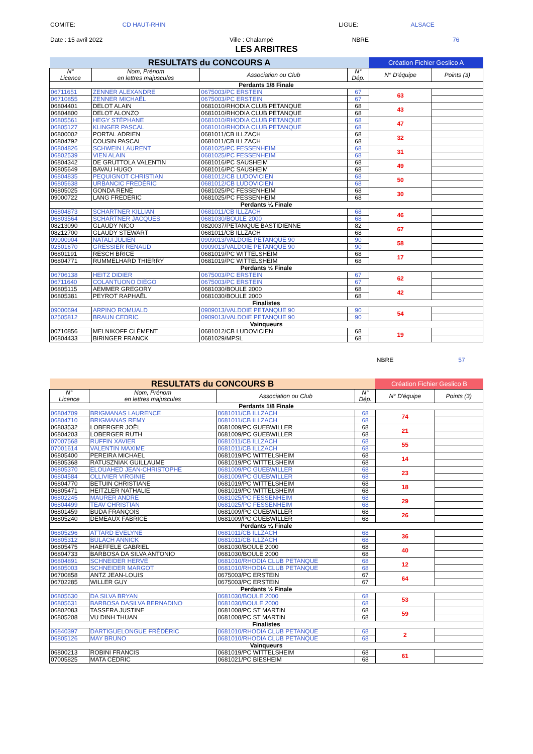COMITE: CD HAUT-RHIN LIGUE: ALSACE
Date : 15 avril 2022 Ville : Chalampé NBRE 76
LES ARBITRES
| RESULTATS du CONCOURS A | | | | Création Fichier Geslico A | |
| N° Licence | Nom, Prénom en lettres majuscules | Association ou Club | N° Dép. | N° D'équipe | Points (3) |
| Perdants 1/8 Finale | | | | | |
| 06711651 | ZENNER ALEXANDRE | 0675003/PC ERSTEIN | 67 | 63 | |
| 06710855 | ZENNER MICHAËL | 0675003/PC ERSTEIN | 67 | | |
| 06804401 | DELOT ALAIN | 0681010/RHODIA CLUB PETANQUE | 68 | 43 | |
| 06804800 | DELOT ALONZO | 0681010/RHODIA CLUB PETANQUE | 68 | | |
| 06805561 | HEGY STÉPHANE | 0681010/RHODIA CLUB PETANQUE | 68 | 47 | |
| 06805127 | KLINGER PASCAL | 0681010/RHODIA CLUB PETANQUE | 68 | | |
| 06800002 | PORTAL ADRIEN | 0681011/CB ILLZACH | 68 | 32 | |
| 06804792 | COUSIN PASCAL | 0681011/CB ILLZACH | 68 | | |
| 06804826 | SCHWEIN LAURENT | 0681025/PC FESSENHEIM | 68 | 31 | |
| 06802539 | VIEN ALAIN | 0681025/PC FESSENHEIM | 68 | | |
| 06804342 | DE GRUTTOLA VALENTIN | 0681016/PC SAUSHEIM | 68 | 49 | |
| 06805649 | BAVAU HUGO | 0681016/PC SAUSHEIM | 68 | | |
| 06804835 | PEQUIGNOT CHRISTIAN | 0681012/CB LUDOVICIEN | 68 | 50 | |
| 06805638 | URBANCIC FRÉDÉRIC | 0681012/CB LUDOVICIEN | 68 | | |
| 06805025 | GONDA RENÉ | 0681025/PC FESSENHEIM | 68 | 30 | |
| 09000722 | LANG FRÉDÉRIC | 0681025/PC FESSENHEIM | 68 | | |
| Perdants ¼ Finale | | | | | |
| 06804873 | SCHARTNER KILLIAN | 0681011/CB ILLZACH | 68 | 46 | |
| 06803564 | SCHARTNER JACQUES | 0681030/BOULE 2000 | 68 | | |
| 08213090 | GLAUDY NICO | 0820037/PETANQUE BASTIDIENNE | 82 | 67 | |
| 08212700 | GLAUDY STEWART | 0681011/CB ILLZACH | 68 | | |
| 09000904 | NATALI JULIEN | 0909013/VALDOIE PETANQUE 90 | 90 | 58 | |
| 02501670 | GRESSIER RENAUD | 0909013/VALDOIE PETANQUE 90 | 90 | | |
| 06801191 | RESCH BRICE | 0681019/PC WITTELSHEIM | 68 | 17 | |
| 06804771 | RUMMELHARD THIERRY | 0681019/PC WITTELSHEIM | 68 | | |
| Perdants ½ Finale | | | | | |
| 06706138 | HEITZ DIDIER | 0675003/PC ERSTEIN | 67 | 62 | |
| 06711640 | COLANTUONO DIÉGO | 0675003/PC ERSTEIN | 67 | | |
| 06805115 | AEMMER GREGORY | 0681030/BOULE 2000 | 68 | 42 | |
| 06805381 | PEYROT RAPHAËL | 0681030/BOULE 2000 | 68 | | |
| Finalistes | | | | | |
| 09000694 | ARPINO ROMUALD | 0909013/VALDOIE PETANQUE 90 | 90 | 54 | |
| 02505812 | BRAUN CEDRIC | 0909013/VALDOIE PETANQUE 90 | 90 | | |
| Vainqueurs | | | | | |
| 00710856 | MELNIKOFF CLÉMENT | 0681012/CB LUDOVICIEN | 68 | 19 | |
| 06804433 | BIRINGER FRANCK | 0681029/MPSL | 68 | | |
NBRE 57
| RESULTATS du CONCOURS B | | | | Création Fichier Geslico B | |
| N° Licence | Nom, Prénom en lettres majuscules | Association ou Club | N° Dép. | N° D'équipe | Points (3) |
| Perdants 1/8 Finale | | | | | |
| 06804709 | BRIGMANAS LAURENCE | 0681011/CB ILLZACH | 68 | 74 | |
| 06804710 | BRIGMANAS REMY | 0681011/CB ILLZACH | 68 | | |
| 06803532 | LOBERGER JOËL | 0681009/PC GUEBWILLER | 68 | 21 | |
| 06804203 | LOBERGER RUTH | 0681009/PC GUEBWILLER | 68 | | |
| 07007568 | RUFFIN XAVIER | 0681011/CB ILLZACH | 68 | 55 | |
| 07001614 | VALENTIN MAXIME | 0681011/CB ILLZACH | 68 | | |
| 06805400 | PEREIRA MICHAEL | 0681019/PC WITTELSHEIM | 68 | 14 | |
| 06805368 | RATUSZNIAK GUILLAUME | 0681019/PC WITTELSHEIM | 68 | | |
| 06805370 | ELOUAHED JEAN-CHRISTOPHE | 0681009/PC GUEBWILLER | 68 | 23 | |
| 06804584 | OLLIVIER VIRGINIE | 0681009/PC GUEBWILLER | 68 | | |
| 06804770 | BETUIN CHRISTIANE | 0681019/PC WITTELSHEIM | 68 | 18 | |
| 06805471 | HEITZLER NATHALIE | 0681019/PC WITTELSHEIM | 68 | | |
| 06802245 | MAURER ANDRÉ | 0681025/PC FESSENHEIM | 68 | 29 | |
| 06804499 | TEAV CHRISTIAN | 0681025/PC FESSENHEIM | 68 | | |
| 06801459 | BUDA FRANÇOIS | 0681009/PC GUEBWILLER | 68 | 26 | |
| 06805240 | DEMEAUX FABRICE | 0681009/PC GUEBWILLER | 68 | | |
| Perdants ¼ Finale | | | | | |
| 06805296 | ATTARD EVELYNE | 0681011/CB ILLZACH | 68 | 36 | |
| 06805312 | BULACH ANNICK | 0681011/CB ILLZACH | 68 | | |
| 06805475 | HAEFFELE GABRIEL | 0681030/BOULE 2000 | 68 | 40 | |
| 06804733 | BARBOSA DA SILVA ANTONIO | 0681030/BOULE 2000 | 68 | | |
| 06804891 | SCHNEIDER HERVÉ | 0681010/RHODIA CLUB PETANQUE | 68 | 12 | |
| 06805003 | SCHNEIDER MARGOT | 0681010/RHODIA CLUB PETANQUE | 68 | | |
| 06700858 | ANTZ JEAN-LOUIS | 0675003/PC ERSTEIN | 67 | 64 | |
| 06702285 | WILLER GUY | 0675003/PC ERSTEIN | 67 | | |
| Perdants ½ Finale | | | | | |
| 06805630 | DA SILVA BRYAN | 0681030/BOULE 2000 | 68 | 53 | |
| 06805631 | BARBOSA DASILVA BERNADINO | 0681030/BOULE 2000 | 68 | | |
| 06802083 | TASSERA JUSTINE | 0681008/PC ST MARTIN | 68 | 59 | |
| 06805208 | VU DINH THUAN | 0681008/PC ST MARTIN | 68 | | |
| Finalistes | | | | | |
| 06840397 | DARTIGUELONGUE FRÉDÉRIC | 0681010/RHODIA CLUB PETANQUE | 68 | 2 | |
| 06805126 | MAY BRUNO | 0681010/RHODIA CLUB PETANQUE | 68 | | |
| Vainqueurs | | | | | |
| 06800213 | ROBINI FRANCIS | 0681019/PC WITTELSHEIM | 68 | 61 | |
| 07005825 | MATA CÉDRIC | 0681021/PC BIESHEIM | 68 | | |